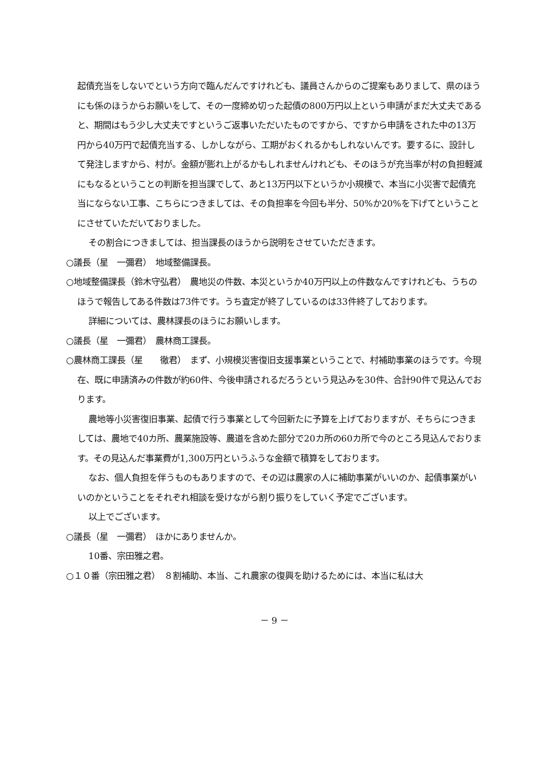起債充当をしないでという方向で臨んだんですけれども、議員さんからのご提案もありまして、県のほうにも係のほうからお願いをして、その一度締め切った起債の800万円以上という申請がまだ大丈夫であると、期間はもう少し大丈夫ですというご返事いただいたものですから、ですから申請をされた中の13万円から40万円で起債充当する、しかしながら、工期がおくれるかもしれないんです。要するに、設計して発注しますから、村が。金額が膨れ上がるかもしれませんけれども、そのほうが充当率が村の負担軽減にもなるということの判断を担当課でして、あと13万円以下というか小規模で、本当に小災害で起債充当にならない工事、こちらにつきましては、その負担率を今回も半分、50%か20%を下げてということにさせていただいておりました。
その割合につきましては、担当課長のほうから説明をさせていただきます。
○議長（星　一彌君）　地域整備課長。
○地域整備課長（鈴木守弘君）　農地災の件数、本災というか40万円以上の件数なんですけれども、うちのほうで報告してある件数は73件です。うち査定が終了しているのは33件終了しております。
詳細については、農林課長のほうにお願いします。
○議長（星　一彌君）　農林商工課長。
○農林商工課長（星　　徹君）　まず、小規模災害復旧支援事業ということで、村補助事業のほうです。今現在、既に申請済みの件数が約60件、今後申請されるだろうという見込みを30件、合計90件で見込んでおります。
農地等小災害復旧事業、起債で行う事業として今回新たに予算を上げておりますが、そちらにつきましては、農地で40カ所、農業施設等、農道を含めた部分で20カ所の60カ所で今のところ見込んでおります。その見込んだ事業費が1,300万円というふうな金額で積算をしております。
なお、個人負担を伴うものもありますので、その辺は農家の人に補助事業がいいのか、起債事業がいいのかということをそれぞれ相談を受けながら割り振りをしていく予定でございます。
以上でございます。
○議長（星　一彌君）　ほかにありませんか。
10番、宗田雅之君。
○１０番（宗田雅之君）　８割補助、本当、これ農家の復興を助けるためには、本当に私は大
－ 9 －